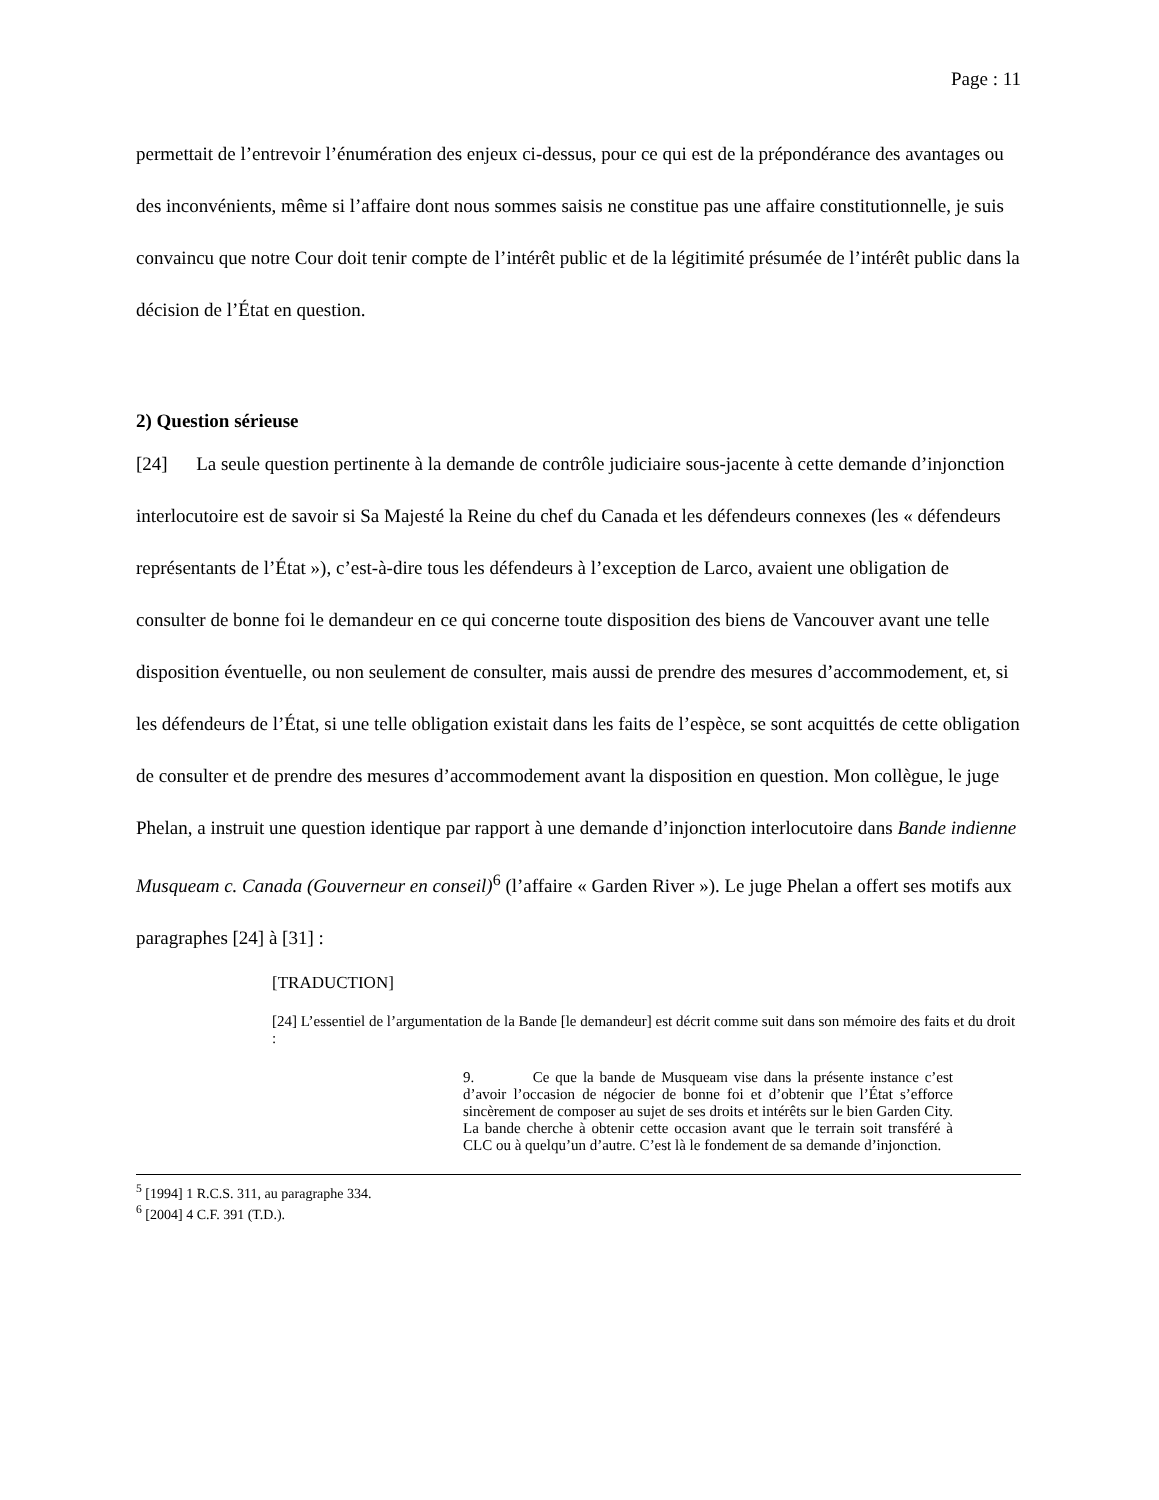Page : 11
permettait de l’entrevoir l’énumération des enjeux ci-dessus, pour ce qui est de la prépondérance des avantages ou des inconvénients, même si l’affaire dont nous sommes saisis ne constitue pas une affaire constitutionnelle, je suis convaincu que notre Cour doit tenir compte de l’intérêt public et de la légitimité présumée de l’intérêt public dans la décision de l’État en question.
2) Question sérieuse
[24] La seule question pertinente à la demande de contrôle judiciaire sous-jacente à cette demande d’injonction interlocutoire est de savoir si Sa Majesté la Reine du chef du Canada et les défendeurs connexes (les « défendeurs représentants de l’État »), c’est-à-dire tous les défendeurs à l’exception de Larco, avaient une obligation de consulter de bonne foi le demandeur en ce qui concerne toute disposition des biens de Vancouver avant une telle disposition éventuelle, ou non seulement de consulter, mais aussi de prendre des mesures d’accommodement, et, si les défendeurs de l’État, si une telle obligation existait dans les faits de l’espèce, se sont acquittés de cette obligation de consulter et de prendre des mesures d’accommodement avant la disposition en question. Mon collègue, le juge Phelan, a instruit une question identique par rapport à une demande d’injonction interlocutoire dans Bande indienne Musqueam c. Canada (Gouverneur en conseil)<sup>6</sup> (l’affaire « Garden River »). Le juge Phelan a offert ses motifs aux paragraphes [24] à [31] :
[TRADUCTION]
[24] L’essentiel de l’argumentation de la Bande [le demandeur] est décrit comme suit dans son mémoire des faits et du droit :
9. Ce que la bande de Musqueam vise dans la présente instance c’est d’avoir l’occasion de négocier de bonne foi et d’obtenir que l’État s’efforce sincèrement de composer au sujet de ses droits et intérêts sur le bien Garden City. La bande cherche à obtenir cette occasion avant que le terrain soit transféré à CLC ou à quelqu’un d’autre. C’est là le fondement de sa demande d’injonction.
<sup>5</sup> [1994] 1 R.C.S. 311, au paragraphe 334.
<sup>6</sup> [2004] 4 C.F. 391 (T.D.).